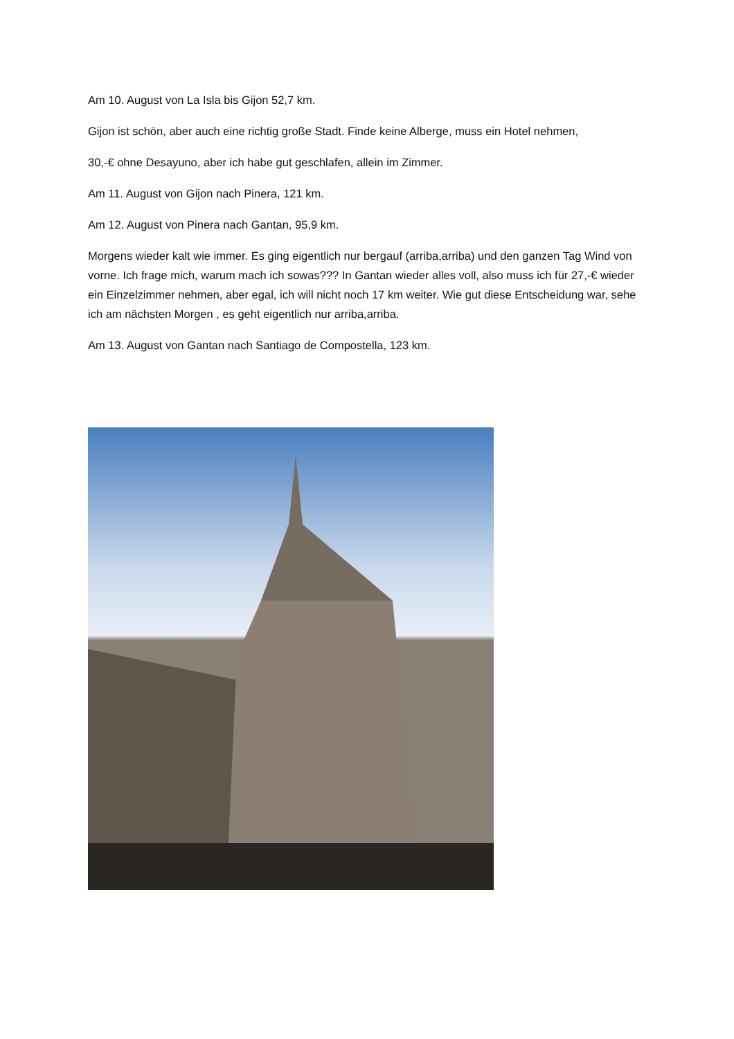Am 10. August von La Isla bis Gijon 52,7 km.
Gijon ist schön, aber auch eine richtig große Stadt. Finde keine Alberge, muss ein Hotel nehmen,
30,-€ ohne Desayuno, aber ich habe gut geschlafen, allein im Zimmer.
Am 11. August von Gijon nach Pinera, 121 km.
Am 12. August von Pinera nach Gantan, 95,9 km.
Morgens wieder kalt wie immer. Es ging eigentlich nur bergauf (arriba,arriba) und den ganzen Tag Wind von vorne. Ich frage mich, warum mach ich sowas??? In Gantan wieder alles voll, also muss ich für 27,-€ wieder ein Einzelzimmer nehmen, aber egal, ich will nicht noch 17 km weiter. Wie gut diese Entscheidung war, sehe ich am nächsten Morgen , es geht eigentlich nur arriba,arriba.
Am 13. August von Gantan nach Santiago de Compostella, 123 km.